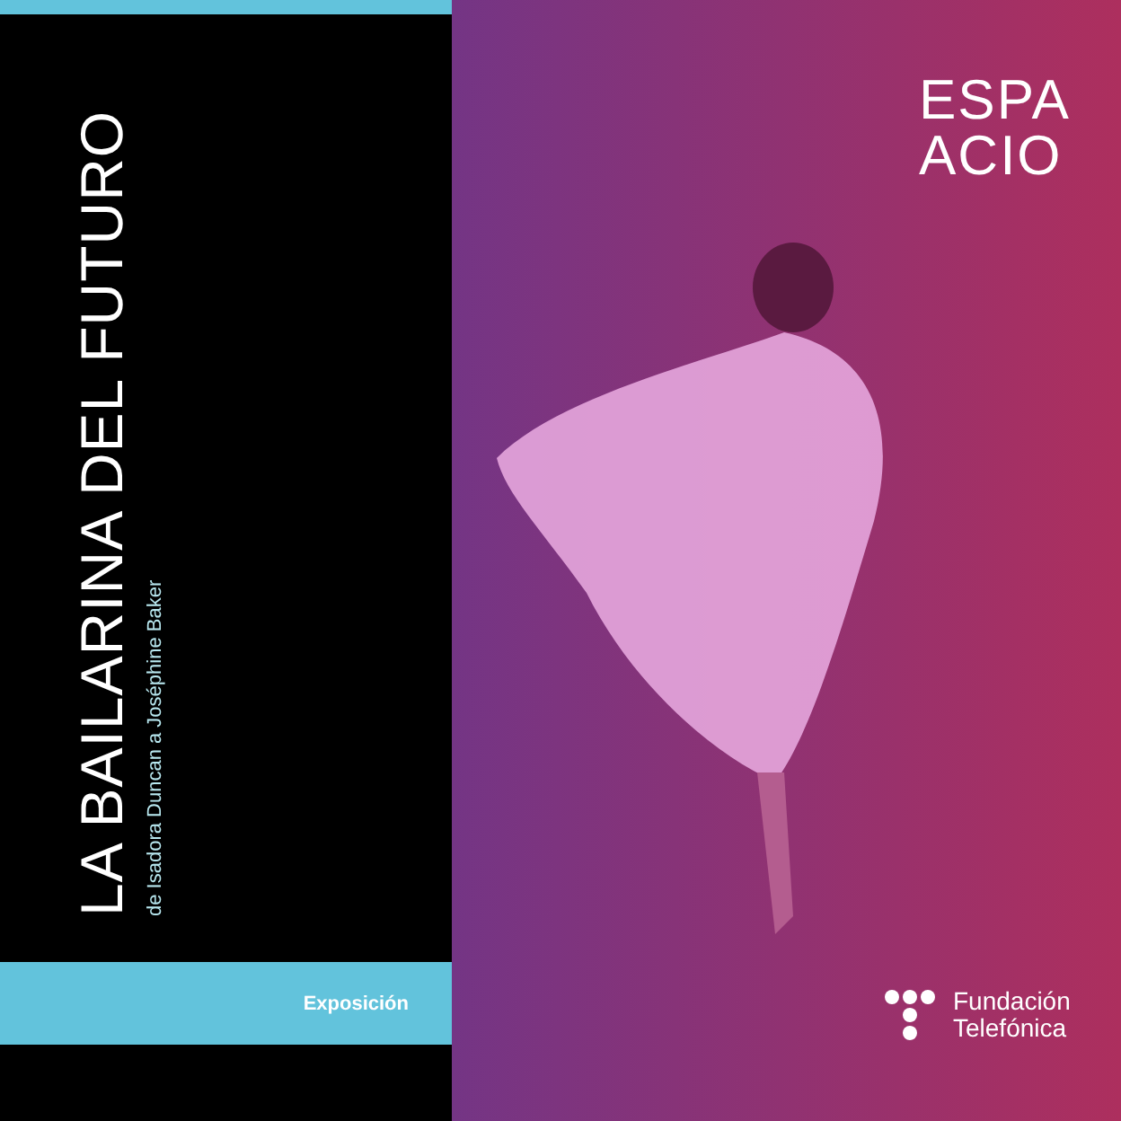LA BAILARINA DEL FUTURO
de Isadora Duncan a Joséphine Baker
Exposición
ESPA
ACIO
Fundación
Telefónica